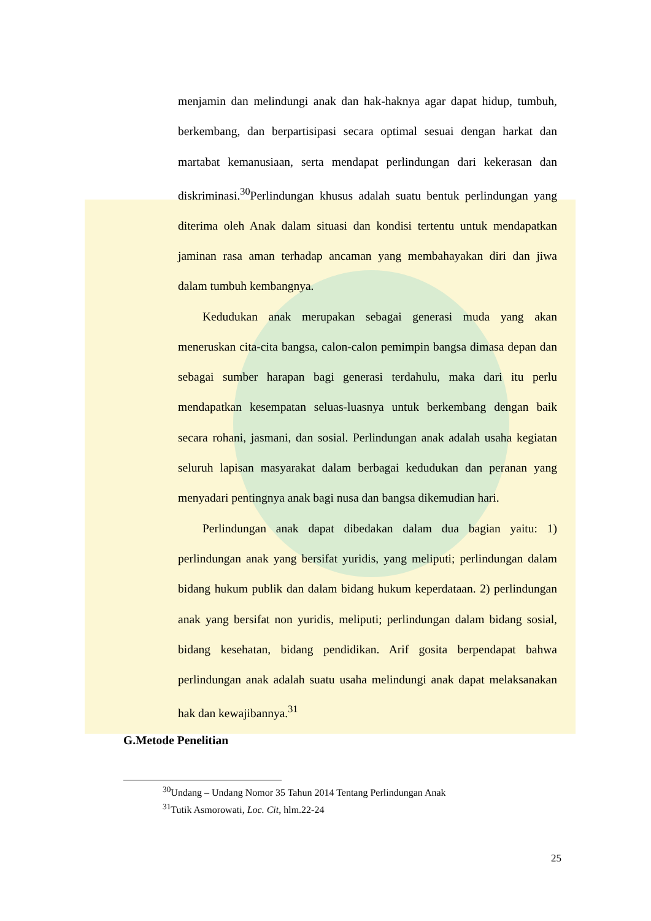menjamin dan melindungi anak dan hak-haknya agar dapat hidup, tumbuh, berkembang, dan berpartisipasi secara optimal sesuai dengan harkat dan martabat kemanusiaan, serta mendapat perlindungan dari kekerasan dan diskriminasi.<sup>30</sup>Perlindungan khusus adalah suatu bentuk perlindungan yang diterima oleh Anak dalam situasi dan kondisi tertentu untuk mendapatkan jaminan rasa aman terhadap ancaman yang membahayakan diri dan jiwa dalam tumbuh kembangnya.
Kedudukan anak merupakan sebagai generasi muda yang akan meneruskan cita-cita bangsa, calon-calon pemimpin bangsa dimasa depan dan sebagai sumber harapan bagi generasi terdahulu, maka dari itu perlu mendapatkan kesempatan seluas-luasnya untuk berkembang dengan baik secara rohani, jasmani, dan sosial. Perlindungan anak adalah usaha kegiatan seluruh lapisan masyarakat dalam berbagai kedudukan dan peranan yang menyadari pentingnya anak bagi nusa dan bangsa dikemudian hari.
Perlindungan anak dapat dibedakan dalam dua bagian yaitu: 1) perlindungan anak yang bersifat yuridis, yang meliputi; perlindungan dalam bidang hukum publik dan dalam bidang hukum keperdataan. 2) perlindungan anak yang bersifat non yuridis, meliputi; perlindungan dalam bidang sosial, bidang kesehatan, bidang pendidikan. Arif gosita berpendapat bahwa perlindungan anak adalah suatu usaha melindungi anak dapat melaksanakan hak dan kewajibannya.<sup>31</sup>
G.Metode Penelitian
<sup>30</sup> Undang – Undang Nomor 35 Tahun 2014 Tentang Perlindungan Anak
<sup>31</sup> Tutik Asmorowati, Loc. Cit, hlm.22-24
25